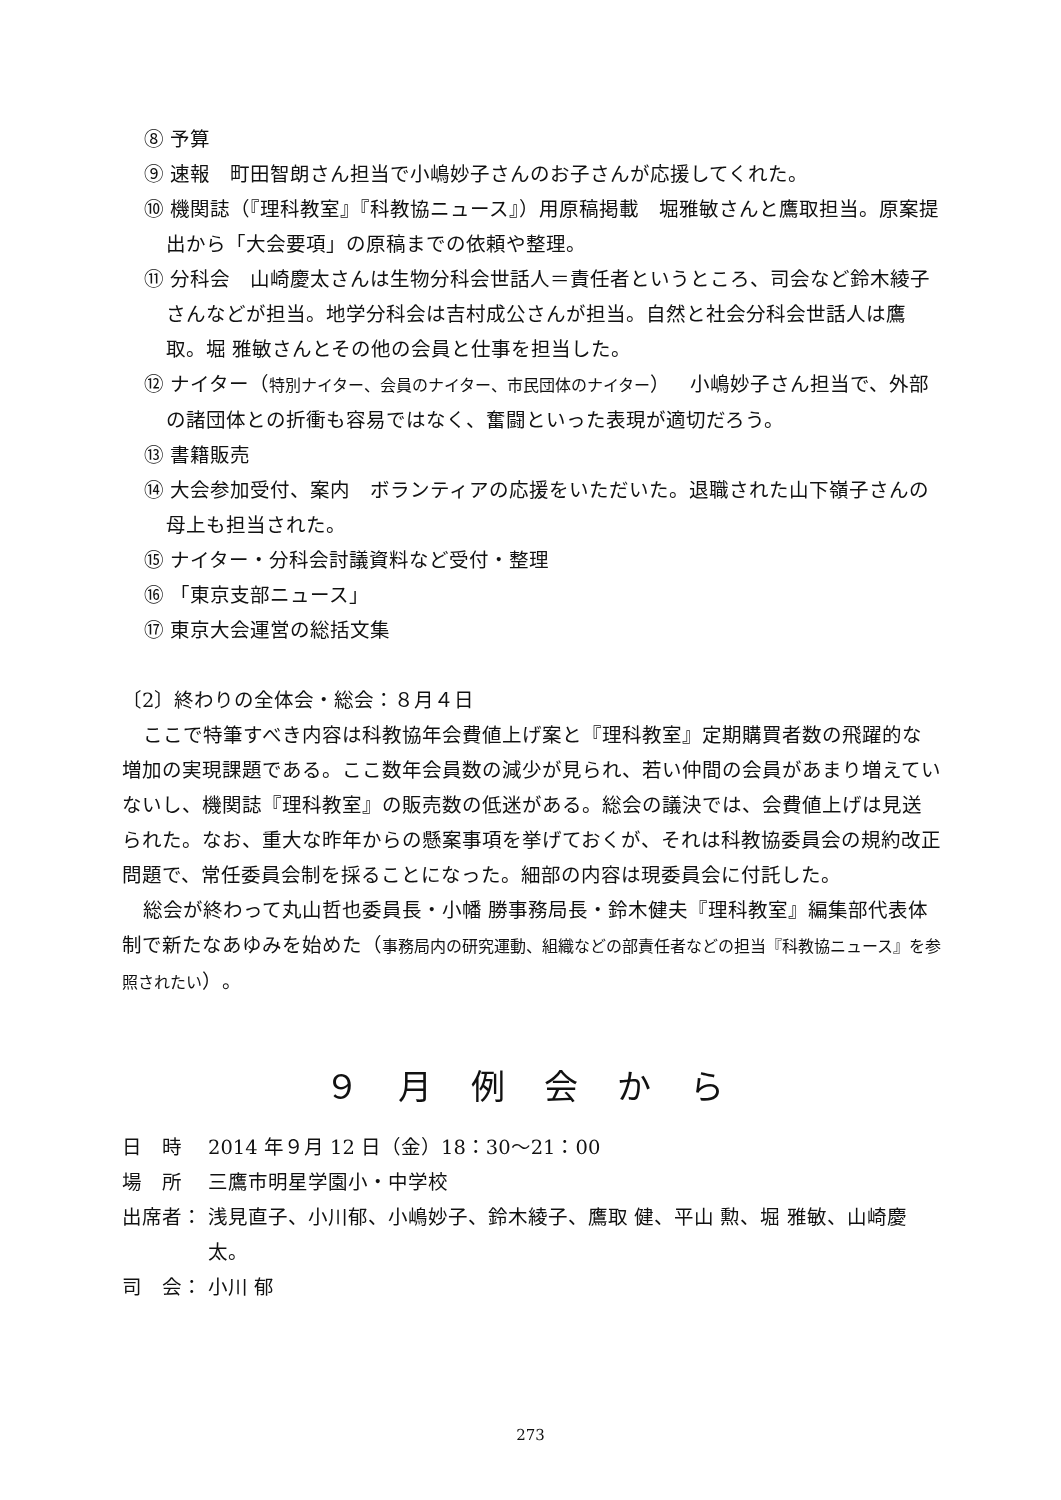⑧ 予算
⑨ 速報　町田智朗さん担当で小嶋妙子さんのお子さんが応援してくれた。
⑩ 機関誌（『理科教室』『科教協ニュース』）用原稿掲載　堀雅敏さんと鷹取担当。原案提出から「大会要項」の原稿までの依頼や整理。
⑪ 分科会　山崎慶太さんは生物分科会世話人＝責任者というところ、司会など鈴木綾子さんなどが担当。地学分科会は吉村成公さんが担当。自然と社会分科会世話人は鷹取。堀 雅敏さんとその他の会員と仕事を担当した。
⑫ ナイター（特別ナイター、会員のナイター、市民団体のナイター）　小嶋妙子さん担当で、外部の諸団体との折衝も容易ではなく、奮闘といった表現が適切だろう。
⑬ 書籍販売
⑭ 大会参加受付、案内　ボランティアの応援をいただいた。退職された山下嶺子さんの母上も担当された。
⑮ ナイター・分科会討議資料など受付・整理
⑯ 「東京支部ニュース」
⑰ 東京大会運営の総括文集
〔2〕終わりの全体会・総会：８月４日
ここで特筆すべき内容は科教協年会費値上げ案と『理科教室』定期購買者数の飛躍的な増加の実現課題である。ここ数年会員数の減少が見られ、若い仲間の会員があまり増えていないし、機関誌『理科教室』の販売数の低迷がある。総会の議決では、会費値上げは見送られた。なお、重大な昨年からの懸案事項を挙げておくが、それは科教協委員会の規約改正問題で、常任委員会制を採ることになった。細部の内容は現委員会に付託した。
総会が終わって丸山哲也委員長・小幡 勝事務局長・鈴木健夫『理科教室』編集部代表体制で新たなあゆみを始めた（事務局内の研究運動、組織などの部責任者などの担当『科教協ニュース』を参照されたい）。
９ 月 例 会 か ら
日　時 2014 年９月 12 日（金）18：30〜21：00
場　所 三鷹市明星学園小・中学校
出席者： 浅見直子、小川郁、小嶋妙子、鈴木綾子、鷹取 健、平山 勲、堀 雅敏、山崎慶太。
司　会： 小川 郁
273